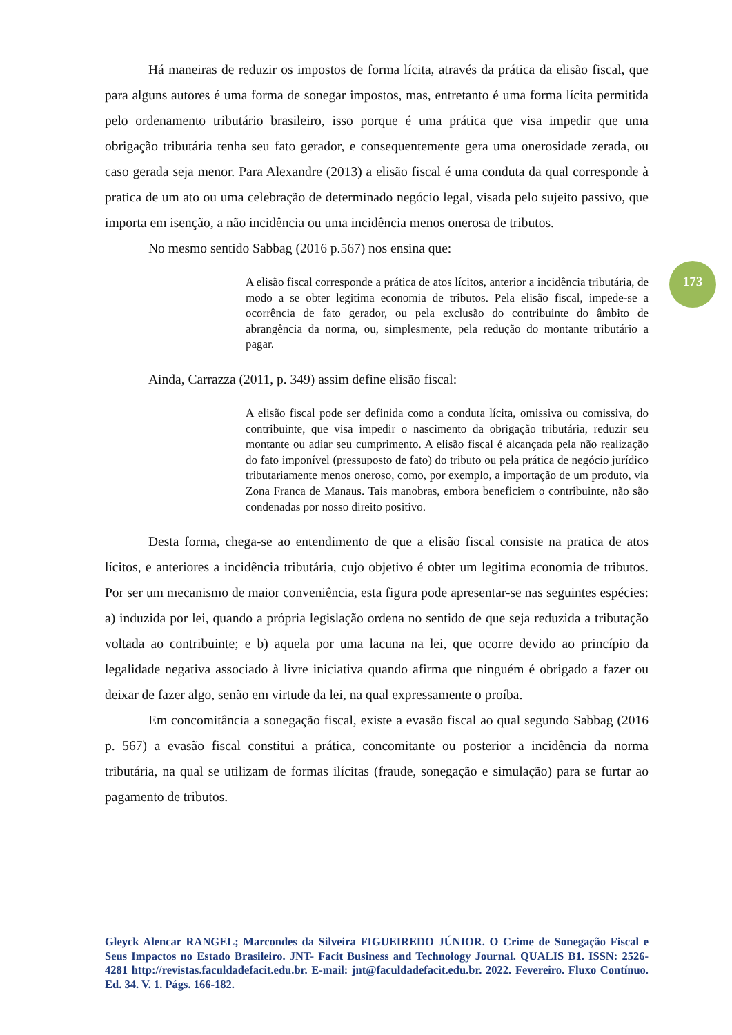173
Há maneiras de reduzir os impostos de forma lícita, através da prática da elisão fiscal, que para alguns autores é uma forma de sonegar impostos, mas, entretanto é uma forma lícita permitida pelo ordenamento tributário brasileiro, isso porque é uma prática que visa impedir que uma obrigação tributária tenha seu fato gerador, e consequentemente gera uma onerosidade zerada, ou caso gerada seja menor. Para Alexandre (2013) a elisão fiscal é uma conduta da qual corresponde à pratica de um ato ou uma celebração de determinado negócio legal, visada pelo sujeito passivo, que importa em isenção, a não incidência ou uma incidência menos onerosa de tributos.
No mesmo sentido Sabbag (2016 p.567) nos ensina que:
A elisão fiscal corresponde a prática de atos lícitos, anterior a incidência tributária, de modo a se obter legitima economia de tributos. Pela elisão fiscal, impede-se a ocorrência de fato gerador, ou pela exclusão do contribuinte do âmbito de abrangência da norma, ou, simplesmente, pela redução do montante tributário a pagar.
Ainda, Carrazza (2011, p. 349) assim define elisão fiscal:
A elisão fiscal pode ser definida como a conduta lícita, omissiva ou comissiva, do contribuinte, que visa impedir o nascimento da obrigação tributária, reduzir seu montante ou adiar seu cumprimento. A elisão fiscal é alcançada pela não realização do fato imponível (pressuposto de fato) do tributo ou pela prática de negócio jurídico tributariamente menos oneroso, como, por exemplo, a importação de um produto, via Zona Franca de Manaus. Tais manobras, embora beneficiem o contribuinte, não são condenadas por nosso direito positivo.
Desta forma, chega-se ao entendimento de que a elisão fiscal consiste na pratica de atos lícitos, e anteriores a incidência tributária, cujo objetivo é obter um legitima economia de tributos. Por ser um mecanismo de maior conveniência, esta figura pode apresentar-se nas seguintes espécies: a) induzida por lei, quando a própria legislação ordena no sentido de que seja reduzida a tributação voltada ao contribuinte; e b) aquela por uma lacuna na lei, que ocorre devido ao princípio da legalidade negativa associado à livre iniciativa quando afirma que ninguém é obrigado a fazer ou deixar de fazer algo, senão em virtude da lei, na qual expressamente o proíba.
Em concomitância a sonegação fiscal, existe a evasão fiscal ao qual segundo Sabbag (2016 p. 567) a evasão fiscal constitui a prática, concomitante ou posterior a incidência da norma tributária, na qual se utilizam de formas ilícitas (fraude, sonegação e simulação) para se furtar ao pagamento de tributos.
Gleyck Alencar RANGEL; Marcondes da Silveira FIGUEIREDO JÚNIOR. O Crime de Sonegação Fiscal e Seus Impactos no Estado Brasileiro. JNT- Facit Business and Technology Journal. QUALIS B1. ISSN: 2526-4281 http://revistas.faculdadefacit.edu.br. E-mail: jnt@faculdadefacit.edu.br. 2022. Fevereiro. Fluxo Contínuo. Ed. 34. V. 1. Págs. 166-182.